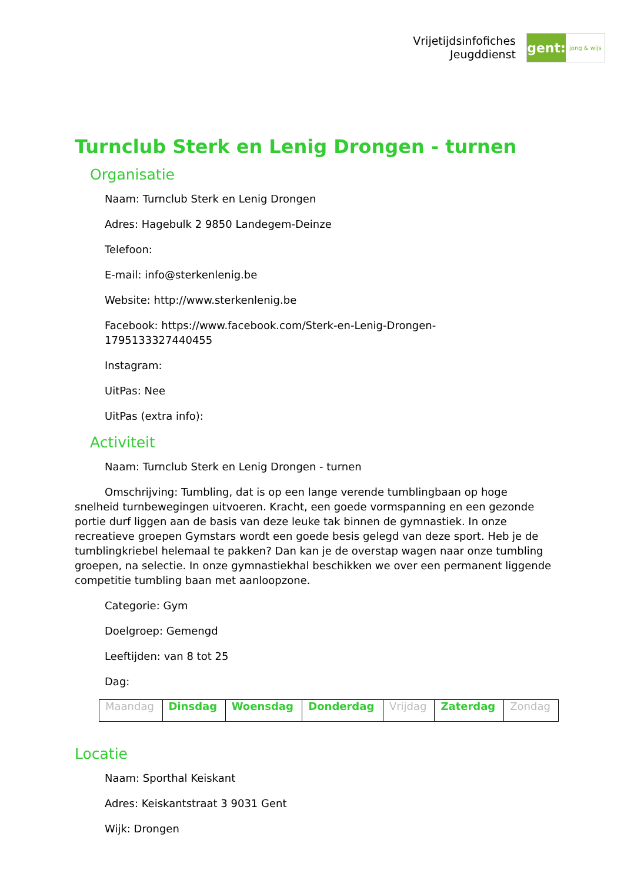Vrijetijdsinfofiches
Jeugddienst
gent:
jong & wijs
Turnclub Sterk en Lenig Drongen - turnen
Organisatie
Naam: Turnclub Sterk en Lenig Drongen
Adres: Hagebulk 2 9850 Landegem-Deinze
Telefoon:
E-mail: info@sterkenlenig.be
Website: http://www.sterkenlenig.be
Facebook: https://www.facebook.com/Sterk-en-Lenig-Drongen-
1795133327440455
Instagram:
UitPas: Nee
UitPas (extra info):
Activiteit
Naam: Turnclub Sterk en Lenig Drongen - turnen
Omschrijving: Tumbling, dat is op een lange verende tumblingbaan op hoge snelheid turnbewegingen uitvoeren. Kracht, een goede vormspanning en een gezonde portie durf liggen aan de basis van deze leuke tak binnen de gymnastiek. In onze recreatieve groepen Gymstars wordt een goede besis gelegd van deze sport. Heb je de tumblingkriebel helemaal te pakken? Dan kan je de overstap wagen naar onze tumbling groepen, na selectie. In onze gymnastiekhal beschikken we over een permanent liggende competitie tumbling baan met aanloopzone.
Categorie: Gym
Doelgroep: Gemengd
Leeftijden: van 8 tot 25
Dag:
| Maandag | Dinsdag | Woensdag | Donderdag | Vrijdag | Zaterdag | Zondag |
Locatie
Naam: Sporthal Keiskant
Adres: Keiskantstraat 3 9031 Gent
Wijk: Drongen